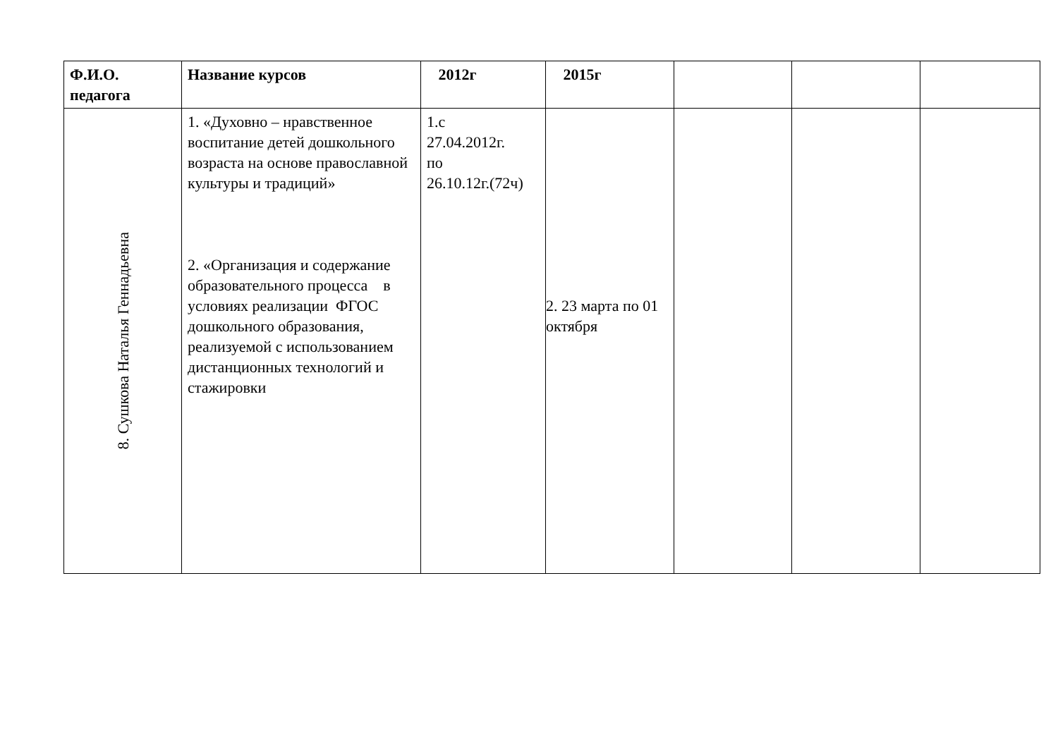| Ф.И.О. педагога | Название курсов | 2012г | 2015г | | | |
| --- | --- | --- | --- | --- | --- | --- |
| 8. Сушкова Наталья Геннадьевна | 1. «Духовно – нравственное воспитание детей дошкольного возраста на основе православной культуры и традиций» 2. «Организация и содержание образовательного процесса в условиях реализации ФГОС дошкольного образования, реализуемой с использованием дистанционных технологий и стажировки | 1.с 27.04.2012г. по 26.10.12г.(72ч) | 2. 23 марта по 01 октября | | | |